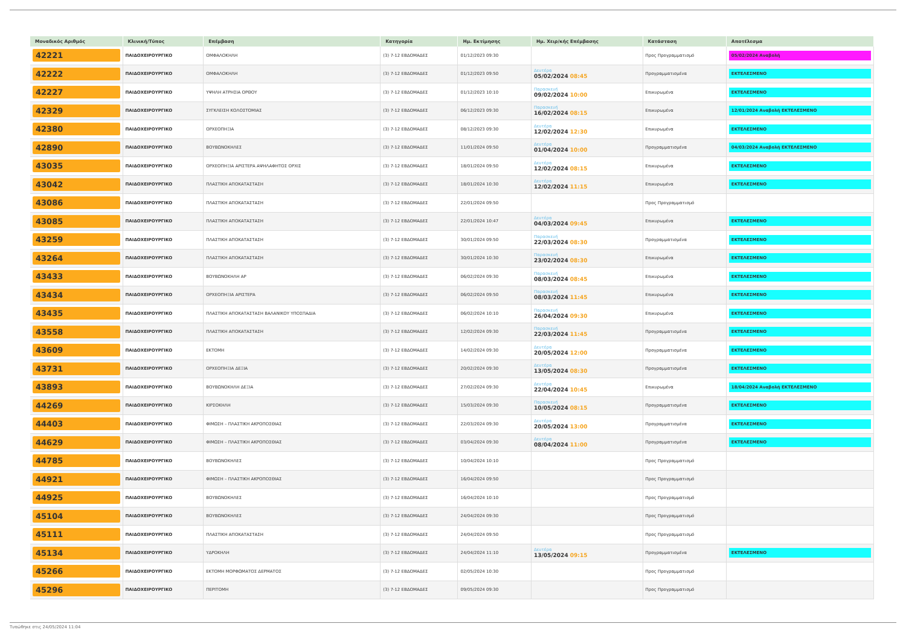| Μοναδικός Αριθμός | Κλινική/Τύπος | Επέμβαση | Κατηγορία | Ημ. Εκτίμησης | Ημ. Χειρ/κής Επέμβασης | Κατάσταση | Αποτέλεσμα |
| --- | --- | --- | --- | --- | --- | --- | --- |
| 42221 | ΠΑΙΔΟΧΕΙΡΟΥΡΓΙΚΟ | ΟΜΦΑΛΟΚΗΛΗ | (3) 7-12 ΕΒΔΟΜΑΔΕΣ | 01/12/2023 09:30 | | Προς Προγραμματισμό | 05/02/2024 Αναβολή |
| 42222 | ΠΑΙΔΟΧΕΙΡΟΥΡΓΙΚΟ | ΟΜΦΑΛΟΚΗΛΗ | (3) 7-12 ΕΒΔΟΜΑΔΕΣ | 01/12/2023 09:50 | Δευτέρα 05/02/2024 08:45 | Προγραμματισμένα | ΕΚΤΕΛΕΣΜΕΝΟ |
| 42227 | ΠΑΙΔΟΧΕΙΡΟΥΡΓΙΚΟ | ΥΨΗΛΗ ΑΤΡΗΣΙΑ ΟΡΘΟΥ | (3) 7-12 ΕΒΔΟΜΑΔΕΣ | 01/12/2023 10:10 | Παρασκευή 09/02/2024 10:00 | Επικυρωμένα | ΕΚΤΕΛΕΣΜΕΝΟ |
| 42329 | ΠΑΙΔΟΧΕΙΡΟΥΡΓΙΚΟ | ΣΥΓΚΛΕΙΣΗ ΚΟΛΟΣΤΟΜΙΑΣ | (3) 7-12 ΕΒΔΟΜΑΔΕΣ | 06/12/2023 09:30 | Παρασκευή 16/02/2024 08:15 | Επικυρωμένα | 12/01/2024 Αναβολή ΕΚΤΕΛΕΣΜΕΝΟ |
| 42380 | ΠΑΙΔΟΧΕΙΡΟΥΡΓΙΚΟ | ΟΡΧΕΟΠΗΞΙΑ | (3) 7-12 ΕΒΔΟΜΑΔΕΣ | 08/12/2023 09:30 | Δευτέρα 12/02/2024 12:30 | Επικυρωμένα | ΕΚΤΕΛΕΣΜΕΝΟ |
| 42890 | ΠΑΙΔΟΧΕΙΡΟΥΡΓΙΚΟ | ΒΟΥΒΩΝΟΚΗΛΕΣ | (3) 7-12 ΕΒΔΟΜΑΔΕΣ | 11/01/2024 09:50 | Δευτέρα 01/04/2024 10:00 | Προγραμματισμένα | 04/03/2024 Αναβολή ΕΚΤΕΛΕΣΜΕΝΟ |
| 43035 | ΠΑΙΔΟΧΕΙΡΟΥΡΓΙΚΟ | ΟΡΧΕΟΠΗΞΙΑ ΑΡΙΣΤΕΡΑ ΑΨΗΛΑΦΗΤΟΣ ΟΡΧΙΣ | (3) 7-12 ΕΒΔΟΜΑΔΕΣ | 18/01/2024 09:50 | Δευτέρα 12/02/2024 08:15 | Επικυρωμένα | ΕΚΤΕΛΕΣΜΕΝΟ |
| 43042 | ΠΑΙΔΟΧΕΙΡΟΥΡΓΙΚΟ | ΠΛΑΣΤΙΚΗ ΑΠΟΚΑΤΑΣΤΑΣΗ | (3) 7-12 ΕΒΔΟΜΑΔΕΣ | 18/01/2024 10:30 | Δευτέρα 12/02/2024 11:15 | Επικυρωμένα | ΕΚΤΕΛΕΣΜΕΝΟ |
| 43086 | ΠΑΙΔΟΧΕΙΡΟΥΡΓΙΚΟ | ΠΛΑΣΤΙΚΗ ΑΠΟΚΑΤΑΣΤΑΣΗ | (3) 7-12 ΕΒΔΟΜΑΔΕΣ | 22/01/2024 09:50 | | Προς Προγραμματισμό | |
| 43085 | ΠΑΙΔΟΧΕΙΡΟΥΡΓΙΚΟ | ΠΛΑΣΤΙΚΗ ΑΠΟΚΑΤΑΣΤΑΣΗ | (3) 7-12 ΕΒΔΟΜΑΔΕΣ | 22/01/2024 10:47 | Δευτέρα 04/03/2024 09:45 | Επικυρωμένα | ΕΚΤΕΛΕΣΜΕΝΟ |
| 43259 | ΠΑΙΔΟΧΕΙΡΟΥΡΓΙΚΟ | ΠΛΑΣΤΙΚΗ ΑΠΟΚΑΤΑΣΤΑΣΗ | (3) 7-12 ΕΒΔΟΜΑΔΕΣ | 30/01/2024 09:50 | Παρασκευή 22/03/2024 08:30 | Προγραμματισμένα | ΕΚΤΕΛΕΣΜΕΝΟ |
| 43264 | ΠΑΙΔΟΧΕΙΡΟΥΡΓΙΚΟ | ΠΛΑΣΤΙΚΗ ΑΠΟΚΑΤΑΣΤΑΣΗ | (3) 7-12 ΕΒΔΟΜΑΔΕΣ | 30/01/2024 10:30 | Παρασκευή 23/02/2024 08:30 | Επικυρωμένα | ΕΚΤΕΛΕΣΜΕΝΟ |
| 43433 | ΠΑΙΔΟΧΕΙΡΟΥΡΓΙΚΟ | ΒΟΥΒΩΝΟΚΗΛΗ ΑΡ | (3) 7-12 ΕΒΔΟΜΑΔΕΣ | 06/02/2024 09:30 | Παρασκευή 08/03/2024 08:45 | Επικυρωμένα | ΕΚΤΕΛΕΣΜΕΝΟ |
| 43434 | ΠΑΙΔΟΧΕΙΡΟΥΡΓΙΚΟ | ΟΡΧΕΟΠΗΞΙΑ ΑΡΙΣΤΕΡΑ | (3) 7-12 ΕΒΔΟΜΑΔΕΣ | 06/02/2024 09:50 | Παρασκευή 08/03/2024 11:45 | Επικυρωμένα | ΕΚΤΕΛΕΣΜΕΝΟ |
| 43435 | ΠΑΙΔΟΧΕΙΡΟΥΡΓΙΚΟ | ΠΛΑΣΤΙΚΗ ΑΠΟΚΑΤΑΣΤΑΣΗ ΒΑΛΑΝΙΚΟΥ ΥΠΟΣΠΑΔΙΑ | (3) 7-12 ΕΒΔΟΜΑΔΕΣ | 06/02/2024 10:10 | Παρασκευή 26/04/2024 09:30 | Επικυρωμένα | ΕΚΤΕΛΕΣΜΕΝΟ |
| 43558 | ΠΑΙΔΟΧΕΙΡΟΥΡΓΙΚΟ | ΠΛΑΣΤΙΚΗ ΑΠΟΚΑΤΑΣΤΑΣΗ | (3) 7-12 ΕΒΔΟΜΑΔΕΣ | 12/02/2024 09:30 | Παρασκευή 22/03/2024 11:45 | Προγραμματισμένα | ΕΚΤΕΛΕΣΜΕΝΟ |
| 43609 | ΠΑΙΔΟΧΕΙΡΟΥΡΓΙΚΟ | ΕΚΤΟΜΗ | (3) 7-12 ΕΒΔΟΜΑΔΕΣ | 14/02/2024 09:30 | Δευτέρα 20/05/2024 12:00 | Προγραμματισμένα | ΕΚΤΕΛΕΣΜΕΝΟ |
| 43731 | ΠΑΙΔΟΧΕΙΡΟΥΡΓΙΚΟ | ΟΡΧΕΟΠΗΞΙΑ ΔΕΞΙΑ | (3) 7-12 ΕΒΔΟΜΑΔΕΣ | 20/02/2024 09:30 | Δευτέρα 13/05/2024 08:30 | Προγραμματισμένα | ΕΚΤΕΛΕΣΜΕΝΟ |
| 43893 | ΠΑΙΔΟΧΕΙΡΟΥΡΓΙΚΟ | ΒΟΥΒΩΝΟΚΗΛΗ ΔΕΞΙΑ | (3) 7-12 ΕΒΔΟΜΑΔΕΣ | 27/02/2024 09:30 | Δευτέρα 22/04/2024 10:45 | Επικυρωμένα | 18/04/2024 Αναβολή ΕΚΤΕΛΕΣΜΕΝΟ |
| 44269 | ΠΑΙΔΟΧΕΙΡΟΥΡΓΙΚΟ | ΚΙΡΣΟΚΗΛΗ | (3) 7-12 ΕΒΔΟΜΑΔΕΣ | 15/03/2024 09:30 | Παρασκευή 10/05/2024 08:15 | Προγραμματισμένα | ΕΚΤΕΛΕΣΜΕΝΟ |
| 44403 | ΠΑΙΔΟΧΕΙΡΟΥΡΓΙΚΟ | ΦΙΜΩΣΗ – ΠΛΑΣΤΙΚΗ ΑΚΡΟΠΟΣΘΙΑΣ | (3) 7-12 ΕΒΔΟΜΑΔΕΣ | 22/03/2024 09:30 | Δευτέρα 20/05/2024 13:00 | Προγραμματισμένα | ΕΚΤΕΛΕΣΜΕΝΟ |
| 44629 | ΠΑΙΔΟΧΕΙΡΟΥΡΓΙΚΟ | ΦΙΜΩΣΗ – ΠΛΑΣΤΙΚΗ ΑΚΡΟΠΟΣΘΙΑΣ | (3) 7-12 ΕΒΔΟΜΑΔΕΣ | 03/04/2024 09:30 | Δευτέρα 08/04/2024 11:00 | Προγραμματισμένα | ΕΚΤΕΛΕΣΜΕΝΟ |
| 44785 | ΠΑΙΔΟΧΕΙΡΟΥΡΓΙΚΟ | ΒΟΥΒΩΝΟΚΗΛΕΣ | (3) 7-12 ΕΒΔΟΜΑΔΕΣ | 10/04/2024 10:10 | | Προς Προγραμματισμό | |
| 44921 | ΠΑΙΔΟΧΕΙΡΟΥΡΓΙΚΟ | ΦΙΜΩΣΗ – ΠΛΑΣΤΙΚΗ ΑΚΡΟΠΟΣΘΙΑΣ | (3) 7-12 ΕΒΔΟΜΑΔΕΣ | 16/04/2024 09:50 | | Προς Προγραμματισμό | |
| 44925 | ΠΑΙΔΟΧΕΙΡΟΥΡΓΙΚΟ | ΒΟΥΒΩΝΟΚΗΛΕΣ | (3) 7-12 ΕΒΔΟΜΑΔΕΣ | 16/04/2024 10:10 | | Προς Προγραμματισμό | |
| 45104 | ΠΑΙΔΟΧΕΙΡΟΥΡΓΙΚΟ | ΒΟΥΒΩΝΟΚΗΛΕΣ | (3) 7-12 ΕΒΔΟΜΑΔΕΣ | 24/04/2024 09:30 | | Προς Προγραμματισμό | |
| 45111 | ΠΑΙΔΟΧΕΙΡΟΥΡΓΙΚΟ | ΠΛΑΣΤΙΚΗ ΑΠΟΚΑΤΑΣΤΑΣΗ | (3) 7-12 ΕΒΔΟΜΑΔΕΣ | 24/04/2024 09:50 | | Προς Προγραμματισμό | |
| 45134 | ΠΑΙΔΟΧΕΙΡΟΥΡΓΙΚΟ | ΥΔΡΟΚΗΛΗ | (3) 7-12 ΕΒΔΟΜΑΔΕΣ | 24/04/2024 11:10 | Δευτέρα 13/05/2024 09:15 | Προγραμματισμένα | ΕΚΤΕΛΕΣΜΕΝΟ |
| 45266 | ΠΑΙΔΟΧΕΙΡΟΥΡΓΙΚΟ | ΕΚΤΟΜΗ ΜΟΡΦΩΜΑΤΟΣ ΔΕΡΜΑΤΟΣ | (3) 7-12 ΕΒΔΟΜΑΔΕΣ | 02/05/2024 10:30 | | Προς Προγραμματισμό | |
| 45296 | ΠΑΙΔΟΧΕΙΡΟΥΡΓΙΚΟ | ΠΕΡΙΤΟΜΗ | (3) 7-12 ΕΒΔΟΜΑΔΕΣ | 09/05/2024 09:30 | | Προς Προγραμματισμό | |
Τυπώθηκε στις 24/05/2024 11:04